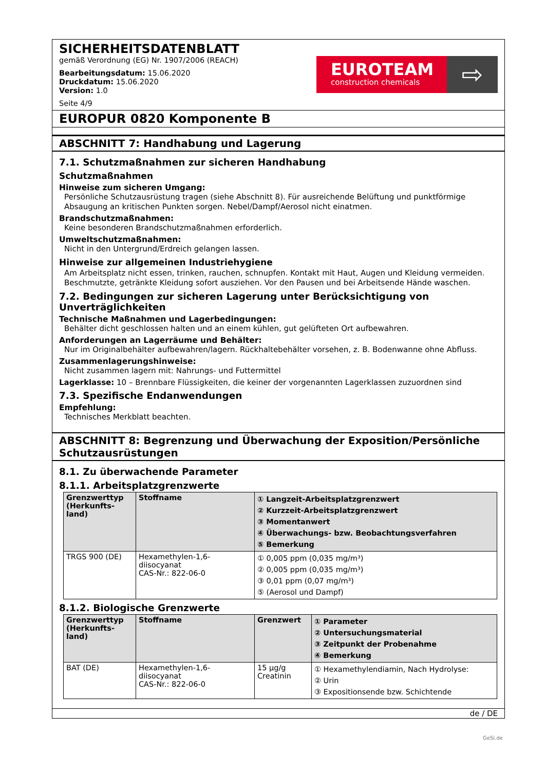SICHERHEITSDATENBLATT
gemäß Verordnung (EG) Nr. 1907/2006 (REACH)
Bearbeitungsdatum: 15.06.2020
Druckdatum: 15.06.2020
Version: 1.0
Seite 4/9
EUROTEAM
construction chemicals
⇨
EUROPUR 0820 Komponente B
ABSCHNITT 7: Handhabung und Lagerung
7.1. Schutzmaßnahmen zur sicheren Handhabung
Schutzmaßnahmen
Hinweise zum sicheren Umgang:
Persönliche Schutzausrüstung tragen (siehe Abschnitt 8). Für ausreichende Belüftung und punktförmige Absaugung an kritischen Punkten sorgen. Nebel/Dampf/Aerosol nicht einatmen.
Brandschutzmaßnahmen:
Keine besonderen Brandschutzmaßnahmen erforderlich.
Umweltschutzmaßnahmen:
Nicht in den Untergrund/Erdreich gelangen lassen.
Hinweise zur allgemeinen Industriehygiene
Am Arbeitsplatz nicht essen, trinken, rauchen, schnupfen. Kontakt mit Haut, Augen und Kleidung vermeiden. Beschmutzte, getränkte Kleidung sofort ausziehen. Vor den Pausen und bei Arbeitsende Hände waschen.
7.2. Bedingungen zur sicheren Lagerung unter Berücksichtigung von Unverträglichkeiten
Technische Maßnahmen und Lagerbedingungen:
Behälter dicht geschlossen halten und an einem kühlen, gut gelüfteten Ort aufbewahren.
Anforderungen an Lagerräume und Behälter:
Nur im Originalbehälter aufbewahren/lagern. Rückhaltebehälter vorsehen, z. B. Bodenwanne ohne Abfluss.
Zusammenlagerungshinweise:
Nicht zusammen lagern mit: Nahrungs- und Futtermittel
Lagerklasse: 10 – Brennbare Flüssigkeiten, die keiner der vorgenannten Lagerklassen zuzuordnen sind
7.3. Spezifische Endanwendungen
Empfehlung:
Technisches Merkblatt beachten.
ABSCHNITT 8: Begrenzung und Überwachung der Exposition/Persönliche Schutzausrüstungen
8.1. Zu überwachende Parameter
8.1.1. Arbeitsplatzgrenzwerte
| Grenzwerttyp (Herkunfts-land) | Stoffname | ① Langzeit-Arbeitsplatzgrenzwert ② Kurzzeit-Arbeitsplatzgrenzwert ③ Momentanwert ④ Überwachungs- bzw. Beobachtungsverfahren ⑤ Bemerkung |
| --- | --- | --- |
| TRGS 900 (DE) | Hexamethylen-1,6-diisocyanat CAS-Nr.: 822-06-0 | ① 0,005 ppm (0,035 mg/m³) ② 0,005 ppm (0,035 mg/m³) ③ 0,01 ppm (0,07 mg/m³) ⑤ (Aerosol und Dampf) |
8.1.2. Biologische Grenzwerte
| Grenzwerttyp (Herkunfts-land) | Stoffname | Grenzwert | ① Parameter ② Untersuchungsmaterial ③ Zeitpunkt der Probenahme ④ Bemerkung |
| --- | --- | --- | --- |
| BAT (DE) | Hexamethylen-1,6-diisocyanat CAS-Nr.: 822-06-0 | 15 µg/g Creatinin | ① Hexamethylendiamin, Nach Hydrolyse: ② Urin ③ Expositionsende bzw. Schichtende |
de / DE
GeSi.de